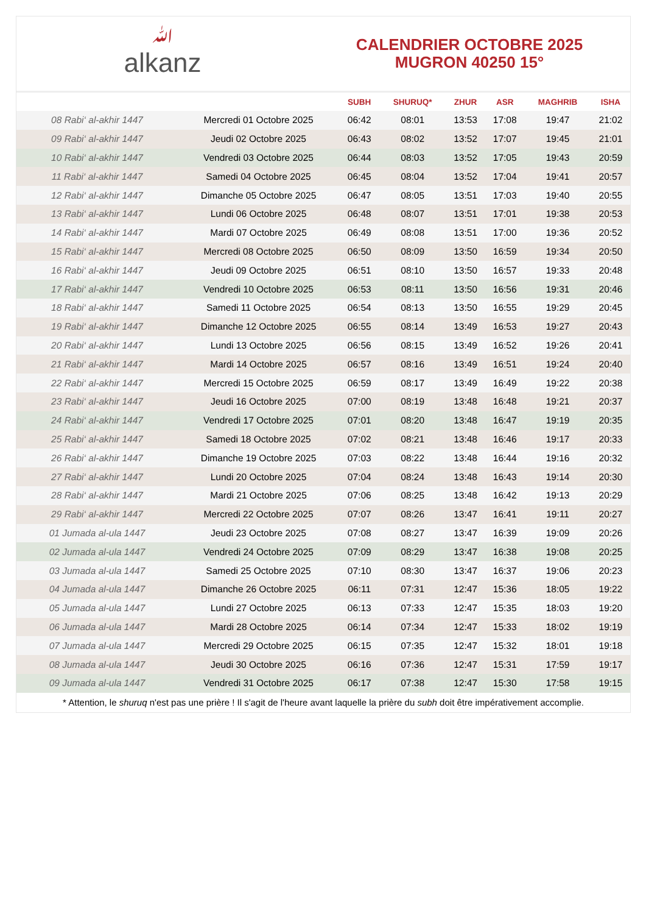ﷲalkanz
CALENDRIER OCTOBRE 2025
MUGRON 40250 15°
| | | SUBH | SHURUQ* | ZHUR | ASR | MAGHRIB | ISHA |
| --- | --- | --- | --- | --- | --- | --- | --- |
| 08 Rabi‘ al-akhir 1447 | Mercredi 01 Octobre 2025 | 06:42 | 08:01 | 13:53 | 17:08 | 19:47 | 21:02 |
| 09 Rabi‘ al-akhir 1447 | Jeudi 02 Octobre 2025 | 06:43 | 08:02 | 13:52 | 17:07 | 19:45 | 21:01 |
| 10 Rabi‘ al-akhir 1447 | Vendredi 03 Octobre 2025 | 06:44 | 08:03 | 13:52 | 17:05 | 19:43 | 20:59 |
| 11 Rabi‘ al-akhir 1447 | Samedi 04 Octobre 2025 | 06:45 | 08:04 | 13:52 | 17:04 | 19:41 | 20:57 |
| 12 Rabi‘ al-akhir 1447 | Dimanche 05 Octobre 2025 | 06:47 | 08:05 | 13:51 | 17:03 | 19:40 | 20:55 |
| 13 Rabi‘ al-akhir 1447 | Lundi 06 Octobre 2025 | 06:48 | 08:07 | 13:51 | 17:01 | 19:38 | 20:53 |
| 14 Rabi‘ al-akhir 1447 | Mardi 07 Octobre 2025 | 06:49 | 08:08 | 13:51 | 17:00 | 19:36 | 20:52 |
| 15 Rabi‘ al-akhir 1447 | Mercredi 08 Octobre 2025 | 06:50 | 08:09 | 13:50 | 16:59 | 19:34 | 20:50 |
| 16 Rabi‘ al-akhir 1447 | Jeudi 09 Octobre 2025 | 06:51 | 08:10 | 13:50 | 16:57 | 19:33 | 20:48 |
| 17 Rabi‘ al-akhir 1447 | Vendredi 10 Octobre 2025 | 06:53 | 08:11 | 13:50 | 16:56 | 19:31 | 20:46 |
| 18 Rabi‘ al-akhir 1447 | Samedi 11 Octobre 2025 | 06:54 | 08:13 | 13:50 | 16:55 | 19:29 | 20:45 |
| 19 Rabi‘ al-akhir 1447 | Dimanche 12 Octobre 2025 | 06:55 | 08:14 | 13:49 | 16:53 | 19:27 | 20:43 |
| 20 Rabi‘ al-akhir 1447 | Lundi 13 Octobre 2025 | 06:56 | 08:15 | 13:49 | 16:52 | 19:26 | 20:41 |
| 21 Rabi‘ al-akhir 1447 | Mardi 14 Octobre 2025 | 06:57 | 08:16 | 13:49 | 16:51 | 19:24 | 20:40 |
| 22 Rabi‘ al-akhir 1447 | Mercredi 15 Octobre 2025 | 06:59 | 08:17 | 13:49 | 16:49 | 19:22 | 20:38 |
| 23 Rabi‘ al-akhir 1447 | Jeudi 16 Octobre 2025 | 07:00 | 08:19 | 13:48 | 16:48 | 19:21 | 20:37 |
| 24 Rabi‘ al-akhir 1447 | Vendredi 17 Octobre 2025 | 07:01 | 08:20 | 13:48 | 16:47 | 19:19 | 20:35 |
| 25 Rabi‘ al-akhir 1447 | Samedi 18 Octobre 2025 | 07:02 | 08:21 | 13:48 | 16:46 | 19:17 | 20:33 |
| 26 Rabi‘ al-akhir 1447 | Dimanche 19 Octobre 2025 | 07:03 | 08:22 | 13:48 | 16:44 | 19:16 | 20:32 |
| 27 Rabi‘ al-akhir 1447 | Lundi 20 Octobre 2025 | 07:04 | 08:24 | 13:48 | 16:43 | 19:14 | 20:30 |
| 28 Rabi‘ al-akhir 1447 | Mardi 21 Octobre 2025 | 07:06 | 08:25 | 13:48 | 16:42 | 19:13 | 20:29 |
| 29 Rabi‘ al-akhir 1447 | Mercredi 22 Octobre 2025 | 07:07 | 08:26 | 13:47 | 16:41 | 19:11 | 20:27 |
| 01 Jumada al-ula 1447 | Jeudi 23 Octobre 2025 | 07:08 | 08:27 | 13:47 | 16:39 | 19:09 | 20:26 |
| 02 Jumada al-ula 1447 | Vendredi 24 Octobre 2025 | 07:09 | 08:29 | 13:47 | 16:38 | 19:08 | 20:25 |
| 03 Jumada al-ula 1447 | Samedi 25 Octobre 2025 | 07:10 | 08:30 | 13:47 | 16:37 | 19:06 | 20:23 |
| 04 Jumada al-ula 1447 | Dimanche 26 Octobre 2025 | 06:11 | 07:31 | 12:47 | 15:36 | 18:05 | 19:22 |
| 05 Jumada al-ula 1447 | Lundi 27 Octobre 2025 | 06:13 | 07:33 | 12:47 | 15:35 | 18:03 | 19:20 |
| 06 Jumada al-ula 1447 | Mardi 28 Octobre 2025 | 06:14 | 07:34 | 12:47 | 15:33 | 18:02 | 19:19 |
| 07 Jumada al-ula 1447 | Mercredi 29 Octobre 2025 | 06:15 | 07:35 | 12:47 | 15:32 | 18:01 | 19:18 |
| 08 Jumada al-ula 1447 | Jeudi 30 Octobre 2025 | 06:16 | 07:36 | 12:47 | 15:31 | 17:59 | 19:17 |
| 09 Jumada al-ula 1447 | Vendredi 31 Octobre 2025 | 06:17 | 07:38 | 12:47 | 15:30 | 17:58 | 19:15 |
* Attention, le shuruq n'est pas une prière ! Il s'agit de l'heure avant laquelle la prière du subh doit être impérativement accomplie.